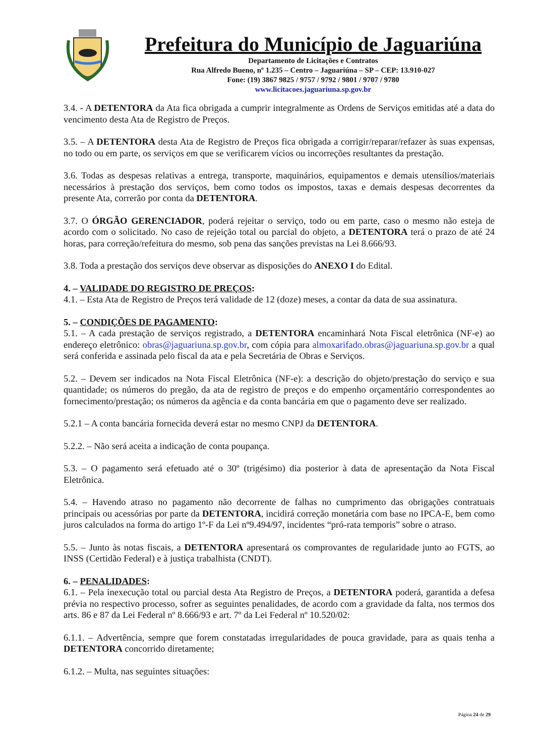Prefeitura do Município de Jaguariúna
Departamento de Licitações e Contratos
Rua Alfredo Bueno, nº 1.235 – Centro – Jaguariúna – SP – CEP: 13.910-027
Fone: (19) 3867 9825 / 9757 / 9792 / 9801 / 9707 / 9780
www.licitacoes.jaguariuna.sp.gov.br
3.4. - A DETENTORA da Ata fica obrigada a cumprir integralmente as Ordens de Serviços emitidas até a data do vencimento desta Ata de Registro de Preços.
3.5. – A DETENTORA desta Ata de Registro de Preços fica obrigada a corrigir/reparar/refazer às suas expensas, no todo ou em parte, os serviços em que se verificarem vícios ou incorreções resultantes da prestação.
3.6. Todas as despesas relativas a entrega, transporte, maquinários, equipamentos e demais utensílios/materiais necessários à prestação dos serviços, bem como todos os impostos, taxas e demais despesas decorrentes da presente Ata, correrão por conta da DETENTORA.
3.7. O ÓRGÃO GERENCIADOR, poderá rejeitar o serviço, todo ou em parte, caso o mesmo não esteja de acordo com o solicitado. No caso de rejeição total ou parcial do objeto, a DETENTORA terá o prazo de até 24 horas, para correção/refeitura do mesmo, sob pena das sanções previstas na Lei 8.666/93.
3.8. Toda a prestação dos serviços deve observar as disposições do ANEXO I do Edital.
4. – VALIDADE DO REGISTRO DE PREÇOS:
4.1. – Esta Ata de Registro de Preços terá validade de 12 (doze) meses, a contar da data de sua assinatura.
5. – CONDIÇÕES DE PAGAMENTO:
5.1. – A cada prestação de serviços registrado, a DETENTORA encaminhará Nota Fiscal eletrônica (NF-e) ao endereço eletrônico: obras@jaguariuna.sp.gov.br, com cópia para almoxarifado.obras@jaguariuna.sp.gov.br a qual será conferida e assinada pelo fiscal da ata e pela Secretária de Obras e Serviços.
5.2. – Devem ser indicados na Nota Fiscal Eletrônica (NF-e): a descrição do objeto/prestação do serviço e sua quantidade; os números do pregão, da ata de registro de preços e do empenho orçamentário correspondentes ao fornecimento/prestação; os números da agência e da conta bancária em que o pagamento deve ser realizado.
5.2.1 – A conta bancária fornecida deverá estar no mesmo CNPJ da DETENTORA.
5.2.2. – Não será aceita a indicação de conta poupança.
5.3. – O pagamento será efetuado até o 30º (trigésimo) dia posterior à data de apresentação da Nota Fiscal Eletrônica.
5.4. – Havendo atraso no pagamento não decorrente de falhas no cumprimento das obrigações contratuais principais ou acessórias por parte da DETENTORA, incidirá correção monetária com base no IPCA-E, bem como juros calculados na forma do artigo 1º-F da Lei nº9.494/97, incidentes “pró-rata temporis” sobre o atraso.
5.5. – Junto às notas fiscais, a DETENTORA apresentará os comprovantes de regularidade junto ao FGTS, ao INSS (Certidão Federal) e à justiça trabalhista (CNDT).
6. – PENALIDADES:
6.1. – Pela inexecução total ou parcial desta Ata Registro de Preços, a DETENTORA poderá, garantida a defesa prévia no respectivo processo, sofrer as seguintes penalidades, de acordo com a gravidade da falta, nos termos dos arts. 86 e 87 da Lei Federal nº 8.666/93 e art. 7º da Lei Federal nº 10.520/02:
6.1.1. – Advertência, sempre que forem constatadas irregularidades de pouca gravidade, para as quais tenha a DETENTORA concorrido diretamente;
6.1.2. – Multa, nas seguintes situações:
Página 24 de 29